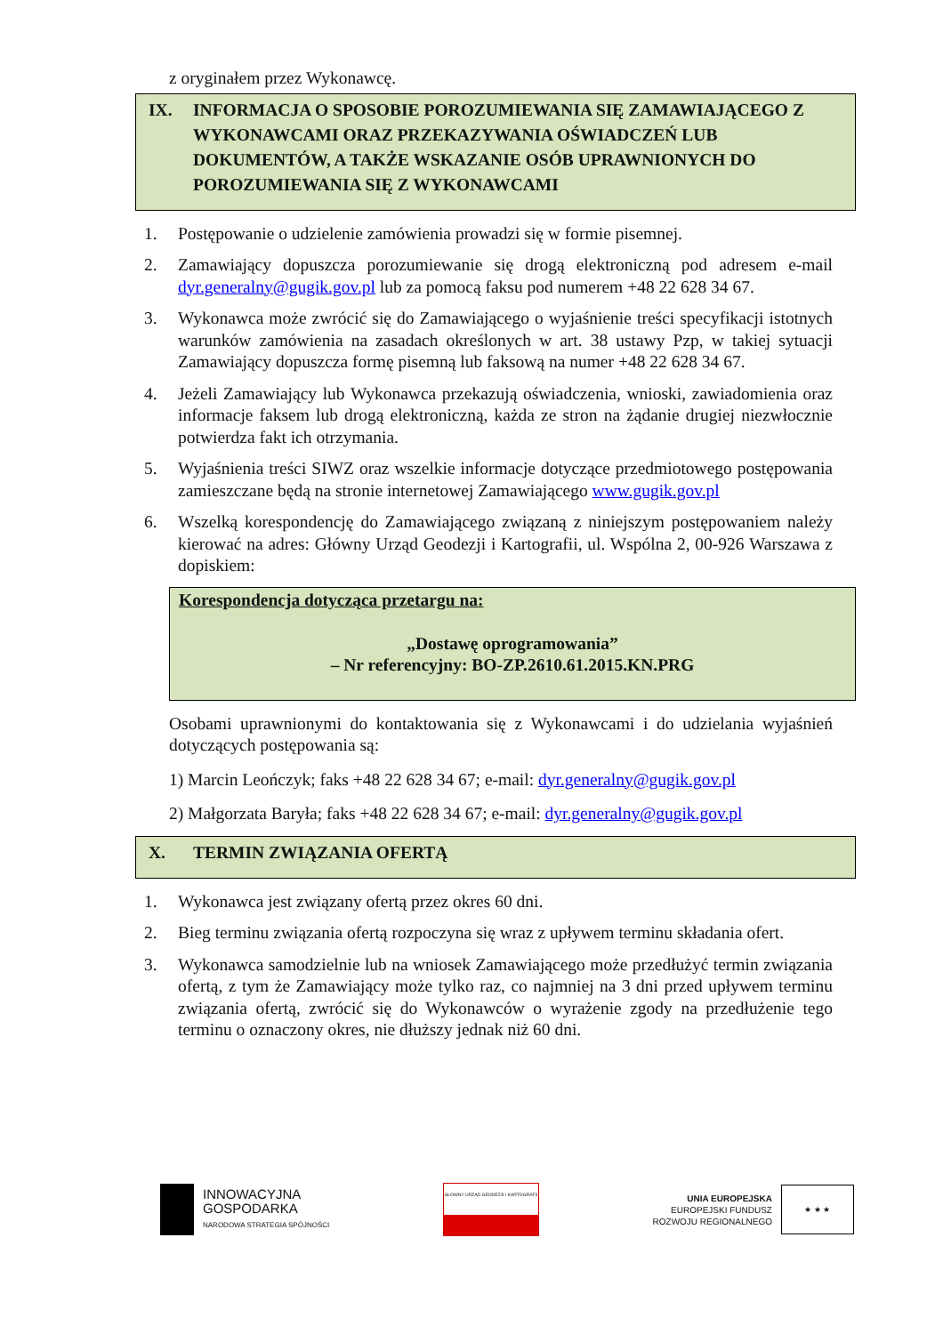z oryginałem przez Wykonawcę.
IX. INFORMACJA O SPOSOBIE POROZUMIEWANIA SIĘ ZAMAWIAJĄCEGO Z WYKONAWCAMI ORAZ PRZEKAZYWANIA OŚWIADCZEŃ LUB DOKUMENTÓW, A TAKŻE WSKAZANIE OSÓB UPRAWNIONYCH DO POROZUMIEWANIA SIĘ Z WYKONAWCAMI
1. Postępowanie o udzielenie zamówienia prowadzi się w formie pisemnej.
2. Zamawiający dopuszcza porozumiewanie się drogą elektroniczną pod adresem e-mail dyr.generalny@gugik.gov.pl lub za pomocą faksu pod numerem +48 22 628 34 67.
3. Wykonawca może zwrócić się do Zamawiającego o wyjaśnienie treści specyfikacji istotnych warunków zamówienia na zasadach określonych w art. 38 ustawy Pzp, w takiej sytuacji Zamawiający dopuszcza formę pisemną lub faksową na numer +48 22 628 34 67.
4. Jeżeli Zamawiający lub Wykonawca przekazują oświadczenia, wnioski, zawiadomienia oraz informacje faksem lub drogą elektroniczną, każda ze stron na żądanie drugiej niezwłocznie potwierdza fakt ich otrzymania.
5. Wyjaśnienia treści SIWZ oraz wszelkie informacje dotyczące przedmiotowego postępowania zamieszczane będą na stronie internetowej Zamawiającego www.gugik.gov.pl
6. Wszelką korespondencję do Zamawiającego związaną z niniejszym postępowaniem należy kierować na adres: Główny Urząd Geodezji i Kartografii, ul. Wspólna 2, 00-926 Warszawa z dopiskiem:
Korespondencja dotycząca przetargu na:
„Dostawę oprogramowania”
– Nr referencyjny: BO-ZP.2610.61.2015.KN.PRG
Osobami uprawnionymi do kontaktowania się z Wykonawcami i do udzielania wyjaśnień dotyczących postępowania są:
1) Marcin Leończyk; faks +48 22 628 34 67; e-mail: dyr.generalny@gugik.gov.pl
2) Małgorzata Baryła; faks +48 22 628 34 67; e-mail: dyr.generalny@gugik.gov.pl
X. TERMIN ZWIĄZANIA OFERTĄ
1. Wykonawca jest związany ofertą przez okres 60 dni.
2. Bieg terminu związania ofertą rozpoczyna się wraz z upływem terminu składania ofert.
3. Wykonawca samodzielnie lub na wniosek Zamawiającego może przedłużyć termin związania ofertą, z tym że Zamawiający może tylko raz, co najmniej na 3 dni przed upływem terminu związania ofertą, zwrócić się do Wykonawców o wyrażenie zgody na przedłużenie tego terminu o oznaczony okres, nie dłuższy jednak niż 60 dni.
INNOWACYJNA
GOSPODARKA
NARODOWA STRATEGIA SPÓJNOŚCI
GŁÓWNY URZĄD GEODEZJI I KARTOGRAFII
UNIA EUROPEJSKA
EUROPEJSKI FUNDUSZ
ROZWOJU REGIONALNEGO
★ ★ ★